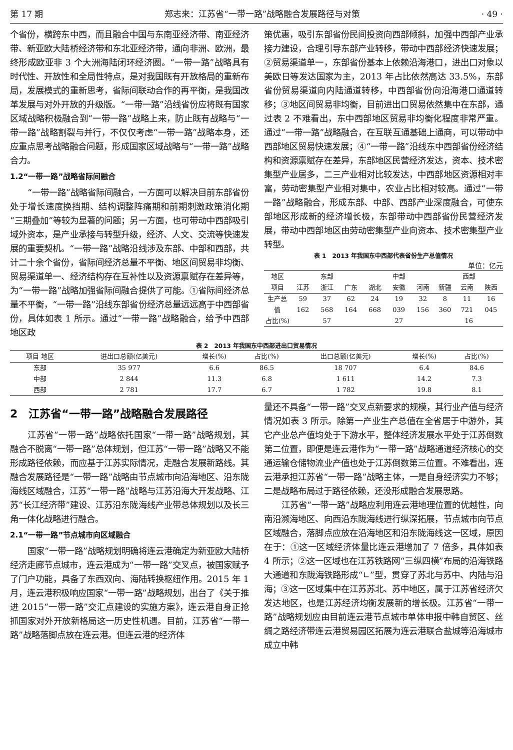第 17 期 郑志来：江苏省“一带一路”战略融合发展路径与对策 · 49 ·
个省份，横跨东中西，而且融合中国与东南亚经济带、南亚经济带、新亚欧大陆桥经济带和东北亚经济带，通向非洲、欧洲，最终形成欧亚非 3 个大洲海陆闭环经济圈。“一带一路”战略具有时代性、开放性和全局性特点，是对我国既有开放格局的重新布局，发展模式的重新思考，省际间联动合作的再平衡，是我国改革发展与对外开放的升级版。“一带一路”沿线省份应将既有国家区域战略积极融合到“一带一路”战略上来，防止既有战略与“一带一路”战略割裂与并行，不仅仅考虑“一带一路”战略本身，还应重点思考战略融合问题，形成国家区域战略与“一带一路”战略合力。
1.2“一带一路”战略省际间融合
“一带一路”战略省际间融合，一方面可以解决目前东部省份处于增长速度换挡期、结构调整阵痛期和前期刺激政策消化期“三期叠加”等较为显著的问题；另一方面，也可带动中西部吸引域外资本，是产业承接与转型升级，经济、人文、交流等快速发展的重要契机。“一带一路”战略沿线涉及东部、中部和西部，共计二十余个省份，省际间经济总量不平衡、地区间贸易非均衡、贸易渠道单一、经济结构存在互补性以及资源禀赋存在差异等，为“一带一路”战略加强省际间融合提供了可能。①省际间经济总量不平衡，“一带一路”沿线东部省份经济总量远远高于中西部省份，具体如表 1 所示。通过“一带一路”战略融合，给予中西部地区政
策优惠，吸引东部省份民间投资向西部倾斜，加强中西部产业承接力建设，合理引导东部产业转移，带动中西部经济快速发展；②贸易渠道单一，东部省份基本上依赖沿海港口，进出口对象以美欧日等发达国家为主，2013 年占比依然高达 33.5%，东部省份贸易渠道向内陆通道转移，中西部省份向沿海港口通道转移；③地区间贸易非均衡，目前进出口贸易依然集中在东部，通过表 2 不难看出，东中西部地区贸易非均衡化程度非常严重。通过“一带一路”战略融合，在互联互通基础上通商，可以带动中西部地区贸易快速发展；④“一带一路”沿线东中西部省份经济结构和资源禀赋存在差异，东部地区民营经济发达，资本、技术密集型产业居多，二三产业相对比较发达，中西部地区资源相对丰富，劳动密集型产业相对集中，农业占比相对较高。通过“一带一路”战略融合，形成东部、中部、西部产业深度融合，可使东部地区形成新的经济增长极，东部带动中西部省份民营经济发展，带动中西部地区由劳动密集型产业向资本、技术密集型产业转型。
表 1　2013 年我国东中西部代表省份生产总值情况
单位：亿元
| 地区 | 东部 | | | 中部 | | | 西部 | | |
| --- | --- | --- | --- | --- | --- | --- | --- | --- | --- |
| 项目 | 江苏 | 浙江 | 广东 | 湖北 | 安徽 | 河南 | 新疆 | 云南 | 陕西 |
| 生产总值 | 59 162 | 37 568 | 62 164 | 24 668 | 19 039 | 32 156 | 8 360 | 11 721 | 16 045 |
| 占比(%) | 57 | | | 27 | | | 16 | | |
表 2　2013 年我国东中西部进出口贸易情况
| 项目 地区 | 进出口总额(亿美元) | 增长(%) | 占比(%) | 出口总额(亿美元) | 增长(%) | 占比(%) |
| --- | --- | --- | --- | --- | --- | --- |
| 东部 | 35 977 | 6.6 | 86.5 | 18 707 | 6.4 | 84.6 |
| 中部 | 2 844 | 11.3 | 6.8 | 1 611 | 14.2 | 7.3 |
| 西部 | 2 781 | 17.7 | 6.7 | 1 782 | 19.8 | 8.1 |
2　江苏省“一带一路”战略融合发展路径
江苏省“一带一路”战略依托国家“一带一路”战略规划，其融合不脱离“一带一路”总体规划，但江苏“一带一路”战略又不能形成路径依赖，而应基于江苏实际情况，走融合发展新路线。其融合发展路径是“一带一路”战略由节点城市向沿海地区、沿东陇海线区域融合，江苏“一带一路”战略与江苏沿海大开发战略、江苏“长江经济带”建设、江苏沿东陇海线产业带总体规划以及长三角一体化战略进行融合。
2.1“一带一路”节点城市向区域融合
国家“一带一路”战略规划明确将连云港确定为新亚欧大陆桥经济走廊节点城市，连云港成为“一带一路”交叉点，被国家赋予了门户功能，具备了东西双向、海陆转换枢纽作用。2015 年 1 月，连云港积极响应国家“一带一路”战略规划，出台了《关于推进 2015“一带一路”交汇点建设的实施方案》，连云港自身正抢抓国家对外开放新格局这一历史性机遇。目前，江苏省“一带一路”战略落脚点放在连云港。但连云港的经济体
量还不具备“一带一路”交叉点新要求的规模，其行业产值与经济情况如表 3 所示。除第一产业生产总值在全省居于中游外，其它产业总产值均处于下游水平，整体经济发展水平处于江苏倒数第二位置，即便是连云港作为“一带一路”战略通道经济核心的交通运输仓储物流业产值也处于江苏倒数第三位置。不难看出，连云港承担江苏省“一带一路”战略主体，一是自身经济实力不够；二是战略布局过于路径依赖，还没形成融合发展思路。
江苏省“一带一路”战略应利用连云港地理位置的优越性，向南沿濒海地区、向西沿东陇海线进行纵深拓展，节点城市向节点区域融合，落脚点应放在沿海地区和沿东陇海线这一区域，原因在于：①这一区域经济体量比连云港增加了 7 倍多，具体如表 4 所示；②这一区域也在江苏铁路网“三纵四横”布局的沿海铁路大通道和东陇海铁路形成“∟”型，贯穿了苏北与苏中、内陆与沿海；③这一区域集中在江苏苏北、苏中地区，属于江苏省经济欠发达地区，也是江苏经济均衡发展新的增长极。江苏省“一带一路”战略规划应由目前连云港节点城市单体申报中韩自贸区、丝绸之路经济带连云港贸易园区拓展为连云港联合盐城等沿海城市成立中韩